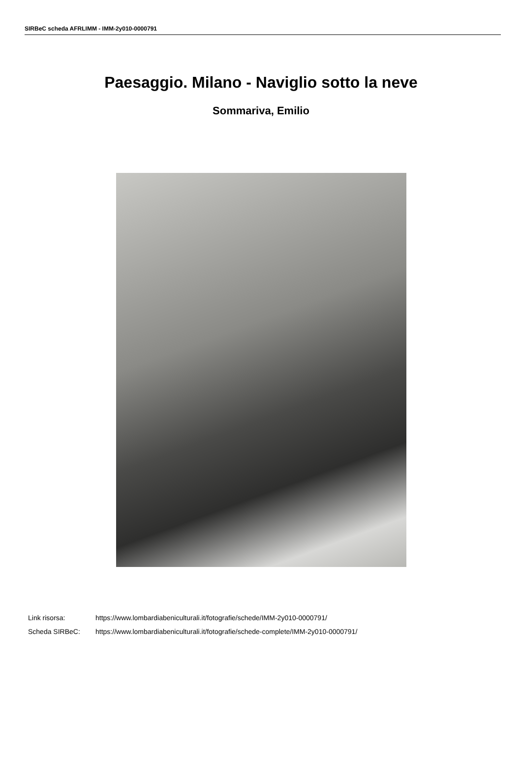SIRBeC scheda AFRLIMM - IMM-2y010-0000791
Paesaggio. Milano - Naviglio sotto la neve
Sommariva, Emilio
Link risorsa: https://www.lombardiabeniculturali.it/fotografie/schede/IMM-2y010-0000791/
Scheda SIRBeC: https://www.lombardiabeniculturali.it/fotografie/schede-complete/IMM-2y010-0000791/